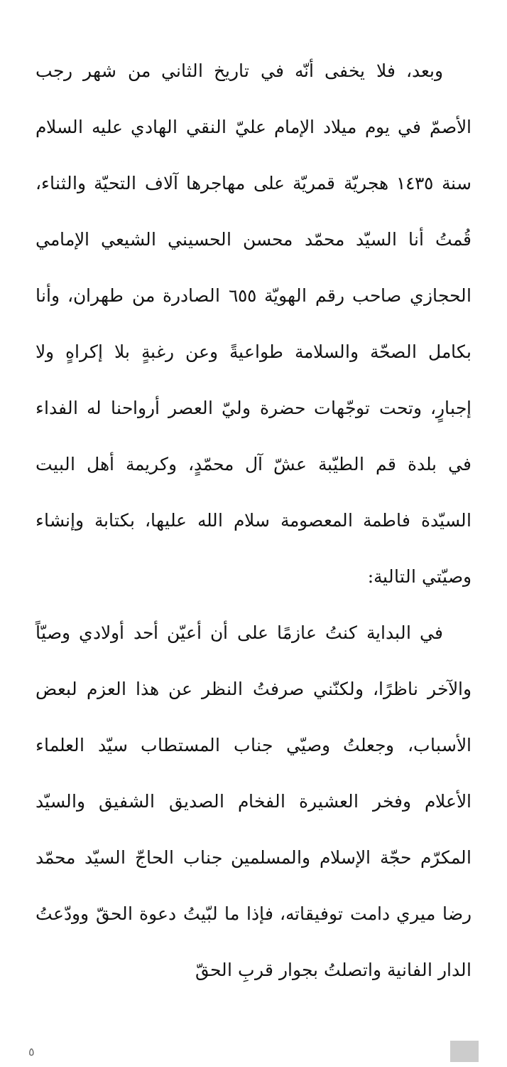وبعد، فلا يخفى أنّه في تاريخ الثاني من شهر رجب الأصمّ في يوم ميلاد الإمام عليّ النقي الهادي عليه السلام سنة ١٤٣٥ هجريّة قمريّة على مهاجرها آلاف التحيّة والثناء، قُمتُ أنا السيّد محمّد محسن الحسيني الشيعي الإمامي الحجازي صاحب رقم الهويّة ٦٥٥ الصادرة من طهران، وأنا بكامل الصحّة والسلامة طواعيةً وعن رغبةٍ بلا إكراهٍ ولا إجبارٍ، وتحت توجّهات حضرة وليّ العصر أرواحنا له الفداء في بلدة قم الطيّبة عشّ آل محمّدٍ، وكريمة أهل البيت السيّدة فاطمة المعصومة سلام الله عليها، بكتابة وإنشاء وصيّتي التالية:
في البداية كنتُ عازمًا على أن أعيّن أحد أولادي وصيّاً والآخر ناظرًا، ولكنّني صرفتُ النظر عن هذا العزم لبعض الأسباب، وجعلتُ وصيّي جناب المستطاب سيّد العلماء الأعلام وفخر العشيرة الفخام الصديق الشفيق والسيّد المكرّم حجّة الإسلام والمسلمين جناب الحاجّ السيّد محمّد رضا ميري دامت توفيقاته، فإذا ما لبّيتُ دعوة الحقّ وودّعتُ الدار الفانية واتصلتُ بجوار قربِ الحقّ
٥